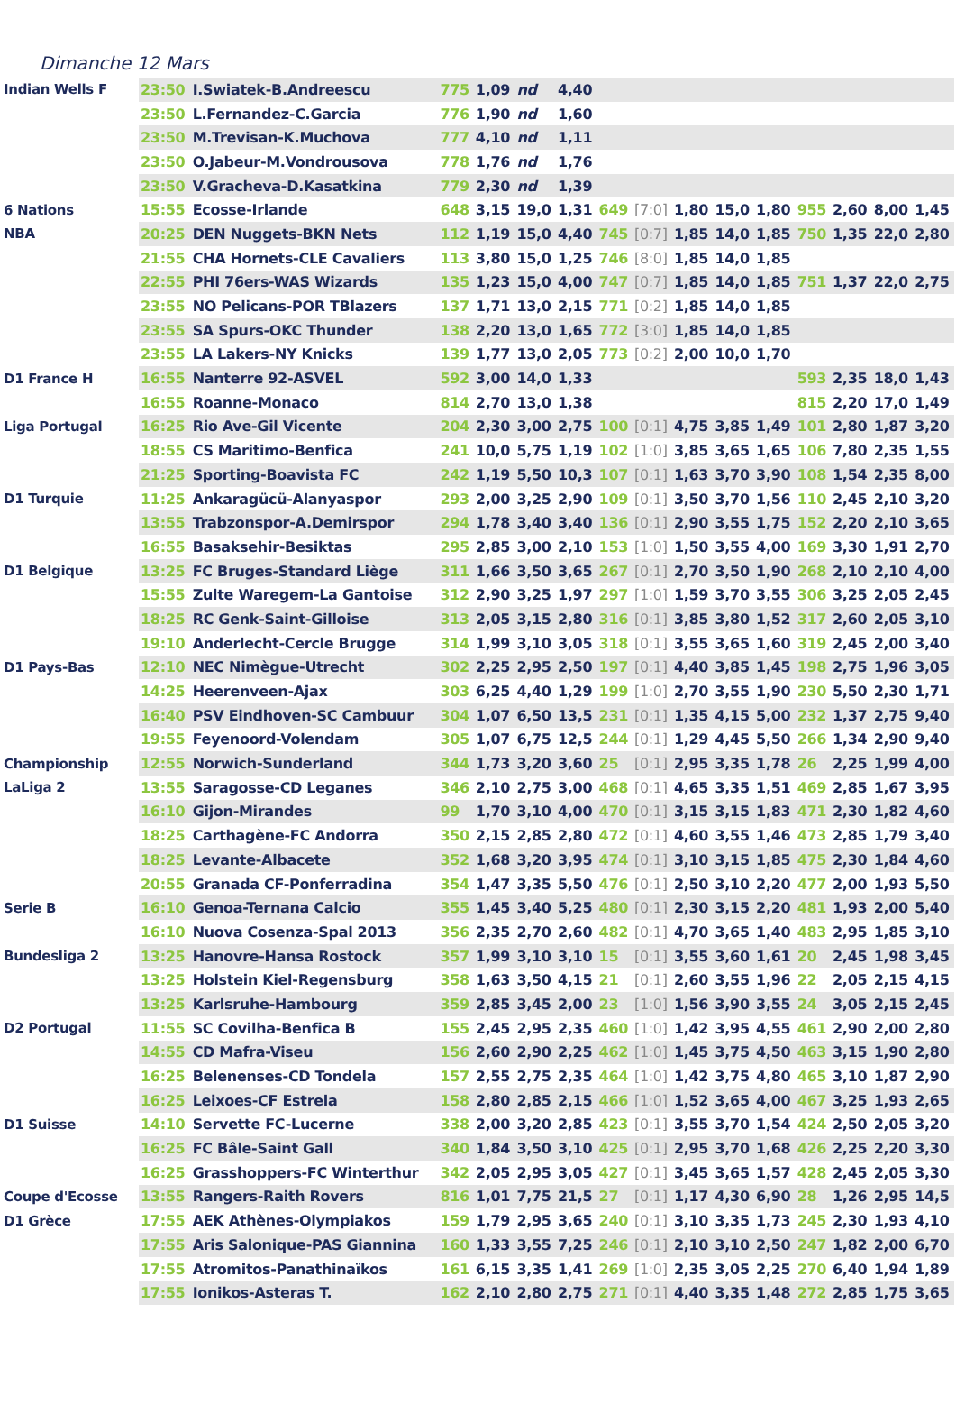Dimanche 12 Mars
| Indian Wells F | 23:50 | I.Swiatek-B.Andreescu | 775 | 1,09 | nd | 4,40 | | | | | | | | | |
| | 23:50 | L.Fernandez-C.Garcia | 776 | 1,90 | nd | 1,60 | | | | | | | | | |
| | 23:50 | M.Trevisan-K.Muchova | 777 | 4,10 | nd | 1,11 | | | | | | | | | |
| | 23:50 | O.Jabeur-M.Vondrousova | 778 | 1,76 | nd | 1,76 | | | | | | | | | |
| | 23:50 | V.Gracheva-D.Kasatkina | 779 | 2,30 | nd | 1,39 | | | | | | | | | |
| 6 Nations | 15:55 | Ecosse-Irlande | 648 | 3,15 | 19,0 | 1,31 | 649 | [7:0] | 1,80 | 15,0 | 1,80 | 955 | 2,60 | 8,00 | 1,45 |
| NBA | 20:25 | DEN Nuggets-BKN Nets | 112 | 1,19 | 15,0 | 4,40 | 745 | [0:7] | 1,85 | 14,0 | 1,85 | 750 | 1,35 | 22,0 | 2,80 |
| | 21:55 | CHA Hornets-CLE Cavaliers | 113 | 3,80 | 15,0 | 1,25 | 746 | [8:0] | 1,85 | 14,0 | 1,85 | | | | |
| | 22:55 | PHI 76ers-WAS Wizards | 135 | 1,23 | 15,0 | 4,00 | 747 | [0:7] | 1,85 | 14,0 | 1,85 | 751 | 1,37 | 22,0 | 2,75 |
| | 23:55 | NO Pelicans-POR TBlazers | 137 | 1,71 | 13,0 | 2,15 | 771 | [0:2] | 1,85 | 14,0 | 1,85 | | | | |
| | 23:55 | SA Spurs-OKC Thunder | 138 | 2,20 | 13,0 | 1,65 | 772 | [3:0] | 1,85 | 14,0 | 1,85 | | | | |
| | 23:55 | LA Lakers-NY Knicks | 139 | 1,77 | 13,0 | 2,05 | 773 | [0:2] | 2,00 | 10,0 | 1,70 | | | | |
| D1 France H | 16:55 | Nanterre 92-ASVEL | 592 | 3,00 | 14,0 | 1,33 | | | | | | 593 | 2,35 | 18,0 | 1,43 |
| | 16:55 | Roanne-Monaco | 814 | 2,70 | 13,0 | 1,38 | | | | | | 815 | 2,20 | 17,0 | 1,49 |
| Liga Portugal | 16:25 | Rio Ave-Gil Vicente | 204 | 2,30 | 3,00 | 2,75 | 100 | [0:1] | 4,75 | 3,85 | 1,49 | 101 | 2,80 | 1,87 | 3,20 |
| | 18:55 | CS Maritimo-Benfica | 241 | 10,0 | 5,75 | 1,19 | 102 | [1:0] | 3,85 | 3,65 | 1,65 | 106 | 7,80 | 2,35 | 1,55 |
| | 21:25 | Sporting-Boavista FC | 242 | 1,19 | 5,50 | 10,3 | 107 | [0:1] | 1,63 | 3,70 | 3,90 | 108 | 1,54 | 2,35 | 8,00 |
| D1 Turquie | 11:25 | Ankaragücü-Alanyaspor | 293 | 2,00 | 3,25 | 2,90 | 109 | [0:1] | 3,50 | 3,70 | 1,56 | 110 | 2,45 | 2,10 | 3,20 |
| | 13:55 | Trabzonspor-A.Demirspor | 294 | 1,78 | 3,40 | 3,40 | 136 | [0:1] | 2,90 | 3,55 | 1,75 | 152 | 2,20 | 2,10 | 3,65 |
| | 16:55 | Basaksehir-Besiktas | 295 | 2,85 | 3,00 | 2,10 | 153 | [1:0] | 1,50 | 3,55 | 4,00 | 169 | 3,30 | 1,91 | 2,70 |
| D1 Belgique | 13:25 | FC Bruges-Standard Liège | 311 | 1,66 | 3,50 | 3,65 | 267 | [0:1] | 2,70 | 3,50 | 1,90 | 268 | 2,10 | 2,10 | 4,00 |
| | 15:55 | Zulte Waregem-La Gantoise | 312 | 2,90 | 3,25 | 1,97 | 297 | [1:0] | 1,59 | 3,70 | 3,55 | 306 | 3,25 | 2,05 | 2,45 |
| | 18:25 | RC Genk-Saint-Gilloise | 313 | 2,05 | 3,15 | 2,80 | 316 | [0:1] | 3,85 | 3,80 | 1,52 | 317 | 2,60 | 2,05 | 3,10 |
| | 19:10 | Anderlecht-Cercle Brugge | 314 | 1,99 | 3,10 | 3,05 | 318 | [0:1] | 3,55 | 3,65 | 1,60 | 319 | 2,45 | 2,00 | 3,40 |
| D1 Pays-Bas | 12:10 | NEC Nimègue-Utrecht | 302 | 2,25 | 2,95 | 2,50 | 197 | [0:1] | 4,40 | 3,85 | 1,45 | 198 | 2,75 | 1,96 | 3,05 |
| | 14:25 | Heerenveen-Ajax | 303 | 6,25 | 4,40 | 1,29 | 199 | [1:0] | 2,70 | 3,55 | 1,90 | 230 | 5,50 | 2,30 | 1,71 |
| | 16:40 | PSV Eindhoven-SC Cambuur | 304 | 1,07 | 6,50 | 13,5 | 231 | [0:1] | 1,35 | 4,15 | 5,00 | 232 | 1,37 | 2,75 | 9,40 |
| | 19:55 | Feyenoord-Volendam | 305 | 1,07 | 6,75 | 12,5 | 244 | [0:1] | 1,29 | 4,45 | 5,50 | 266 | 1,34 | 2,90 | 9,40 |
| Championship | 12:55 | Norwich-Sunderland | 344 | 1,73 | 3,20 | 3,60 | 25 | [0:1] | 2,95 | 3,35 | 1,78 | 26 | 2,25 | 1,99 | 4,00 |
| LaLiga 2 | 13:55 | Saragosse-CD Leganes | 346 | 2,10 | 2,75 | 3,00 | 468 | [0:1] | 4,65 | 3,35 | 1,51 | 469 | 2,85 | 1,67 | 3,95 |
| | 16:10 | Gijon-Mirandes | 99 | 1,70 | 3,10 | 4,00 | 470 | [0:1] | 3,15 | 3,15 | 1,83 | 471 | 2,30 | 1,82 | 4,60 |
| | 18:25 | Carthagène-FC Andorra | 350 | 2,15 | 2,85 | 2,80 | 472 | [0:1] | 4,60 | 3,55 | 1,46 | 473 | 2,85 | 1,79 | 3,40 |
| | 18:25 | Levante-Albacete | 352 | 1,68 | 3,20 | 3,95 | 474 | [0:1] | 3,10 | 3,15 | 1,85 | 475 | 2,30 | 1,84 | 4,60 |
| | 20:55 | Granada CF-Ponferradina | 354 | 1,47 | 3,35 | 5,50 | 476 | [0:1] | 2,50 | 3,10 | 2,20 | 477 | 2,00 | 1,93 | 5,50 |
| Serie B | 16:10 | Genoa-Ternana Calcio | 355 | 1,45 | 3,40 | 5,25 | 480 | [0:1] | 2,30 | 3,15 | 2,20 | 481 | 1,93 | 2,00 | 5,40 |
| | 16:10 | Nuova Cosenza-Spal 2013 | 356 | 2,35 | 2,70 | 2,60 | 482 | [0:1] | 4,70 | 3,65 | 1,40 | 483 | 2,95 | 1,85 | 3,10 |
| Bundesliga 2 | 13:25 | Hanovre-Hansa Rostock | 357 | 1,99 | 3,10 | 3,10 | 15 | [0:1] | 3,55 | 3,60 | 1,61 | 20 | 2,45 | 1,98 | 3,45 |
| | 13:25 | Holstein Kiel-Regensburg | 358 | 1,63 | 3,50 | 4,15 | 21 | [0:1] | 2,60 | 3,55 | 1,96 | 22 | 2,05 | 2,15 | 4,15 |
| | 13:25 | Karlsruhe-Hambourg | 359 | 2,85 | 3,45 | 2,00 | 23 | [1:0] | 1,56 | 3,90 | 3,55 | 24 | 3,05 | 2,15 | 2,45 |
| D2 Portugal | 11:55 | SC Covilha-Benfica B | 155 | 2,45 | 2,95 | 2,35 | 460 | [1:0] | 1,42 | 3,95 | 4,55 | 461 | 2,90 | 2,00 | 2,80 |
| | 14:55 | CD Mafra-Viseu | 156 | 2,60 | 2,90 | 2,25 | 462 | [1:0] | 1,45 | 3,75 | 4,50 | 463 | 3,15 | 1,90 | 2,80 |
| | 16:25 | Belenenses-CD Tondela | 157 | 2,55 | 2,75 | 2,35 | 464 | [1:0] | 1,42 | 3,75 | 4,80 | 465 | 3,10 | 1,87 | 2,90 |
| | 16:25 | Leixoes-CF Estrela | 158 | 2,80 | 2,85 | 2,15 | 466 | [1:0] | 1,52 | 3,65 | 4,00 | 467 | 3,25 | 1,93 | 2,65 |
| D1 Suisse | 14:10 | Servette FC-Lucerne | 338 | 2,00 | 3,20 | 2,85 | 423 | [0:1] | 3,55 | 3,70 | 1,54 | 424 | 2,50 | 2,05 | 3,20 |
| | 16:25 | FC Bâle-Saint Gall | 340 | 1,84 | 3,50 | 3,10 | 425 | [0:1] | 2,95 | 3,70 | 1,68 | 426 | 2,25 | 2,20 | 3,30 |
| | 16:25 | Grasshoppers-FC Winterthur | 342 | 2,05 | 2,95 | 3,05 | 427 | [0:1] | 3,45 | 3,65 | 1,57 | 428 | 2,45 | 2,05 | 3,30 |
| Coupe d'Ecosse | 13:55 | Rangers-Raith Rovers | 816 | 1,01 | 7,75 | 21,5 | 27 | [0:1] | 1,17 | 4,30 | 6,90 | 28 | 1,26 | 2,95 | 14,5 |
| D1 Grèce | 17:55 | AEK Athènes-Olympiakos | 159 | 1,79 | 2,95 | 3,65 | 240 | [0:1] | 3,10 | 3,35 | 1,73 | 245 | 2,30 | 1,93 | 4,10 |
| | 17:55 | Aris Salonique-PAS Giannina | 160 | 1,33 | 3,55 | 7,25 | 246 | [0:1] | 2,10 | 3,10 | 2,50 | 247 | 1,82 | 2,00 | 6,70 |
| | 17:55 | Atromitos-Panathinaïkos | 161 | 6,15 | 3,35 | 1,41 | 269 | [1:0] | 2,35 | 3,05 | 2,25 | 270 | 6,40 | 1,94 | 1,89 |
| | 17:55 | Ionikos-Asteras T. | 162 | 2,10 | 2,80 | 2,75 | 271 | [0:1] | 4,40 | 3,35 | 1,48 | 272 | 2,85 | 1,75 | 3,65 |